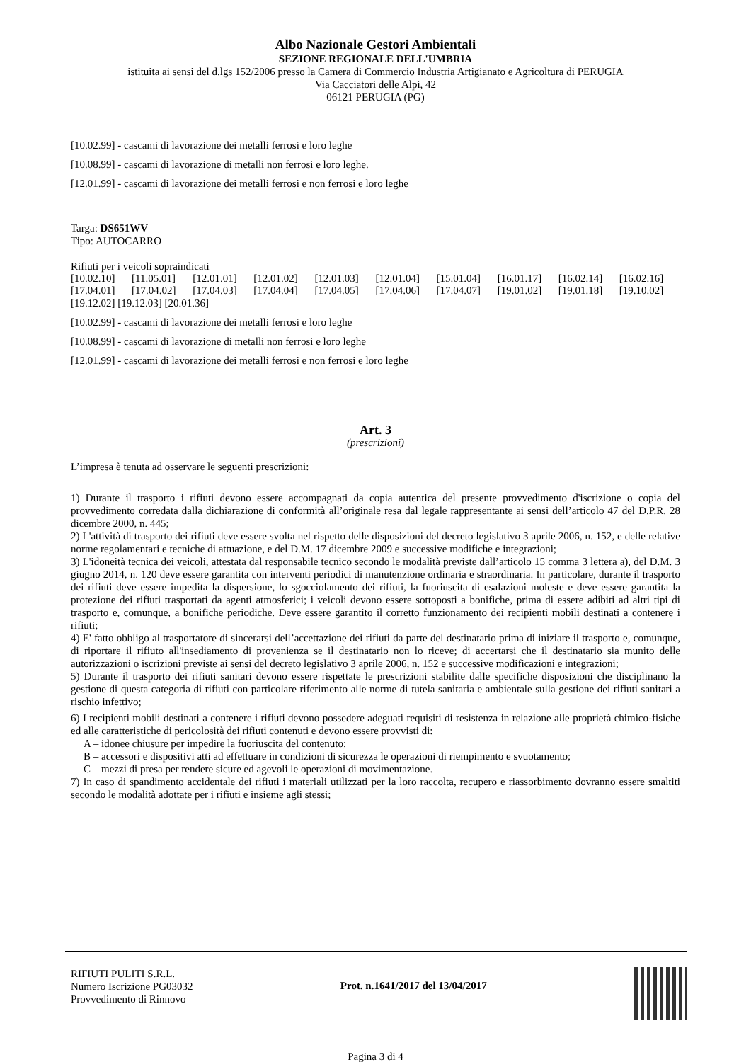Albo Nazionale Gestori Ambientali
SEZIONE REGIONALE DELL'UMBRIA
istituita ai sensi del d.lgs 152/2006 presso la Camera di Commercio Industria Artigianato e Agricoltura di PERUGIA
Via Cacciatori delle Alpi, 42
06121 PERUGIA (PG)
[10.02.99] - cascami di lavorazione dei metalli ferrosi e loro leghe
[10.08.99] - cascami di lavorazione di metalli non ferrosi e loro leghe.
[12.01.99] - cascami di lavorazione dei metalli ferrosi e non ferrosi e loro leghe
Targa: DS651WV
Tipo: AUTOCARRO
Rifiuti per i veicoli sopraindicati
| [10.02.10] | [11.05.01] | [12.01.01] | [12.01.02] | [12.01.03] | [12.01.04] | [15.01.04] | [16.01.17] | [16.02.14] | [16.02.16] |
| [17.04.01] | [17.04.02] | [17.04.03] | [17.04.04] | [17.04.05] | [17.04.06] | [17.04.07] | [19.01.02] | [19.01.18] | [19.10.02] |
[19.12.02] [19.12.03] [20.01.36]
[10.02.99] - cascami di lavorazione dei metalli ferrosi e loro leghe
[10.08.99] - cascami di lavorazione di metalli non ferrosi e loro leghe
[12.01.99] - cascami di lavorazione dei metalli ferrosi e non ferrosi e loro leghe
Art. 3
(prescrizioni)
L’impresa è tenuta ad osservare le seguenti prescrizioni:
1) Durante il trasporto i rifiuti devono essere accompagnati da copia autentica del presente provvedimento d'iscrizione o copia del provvedimento corredata dalla dichiarazione di conformità all’originale resa dal legale rappresentante ai sensi dell’articolo 47 del D.P.R. 28 dicembre 2000, n. 445;
2) L'attività di trasporto dei rifiuti deve essere svolta nel rispetto delle disposizioni del decreto legislativo 3 aprile 2006, n. 152, e delle relative norme regolamentari e tecniche di attuazione, e del D.M. 17 dicembre 2009 e successive modifiche e integrazioni;
3) L'idoneità tecnica dei veicoli, attestata dal responsabile tecnico secondo le modalità previste dall’articolo 15 comma 3 lettera a), del D.M. 3 giugno 2014, n. 120 deve essere garantita con interventi periodici di manutenzione ordinaria e straordinaria. In particolare, durante il trasporto dei rifiuti deve essere impedita la dispersione, lo sgocciolamento dei rifiuti, la fuoriuscita di esalazioni moleste e deve essere garantita la protezione dei rifiuti trasportati da agenti atmosferici; i veicoli devono essere sottoposti a bonifiche, prima di essere adibiti ad altri tipi di trasporto e, comunque, a bonifiche periodiche. Deve essere garantito il corretto funzionamento dei recipienti mobili destinati a contenere i rifiuti;
4) E' fatto obbligo al trasportatore di sincerarsi dell’accettazione dei rifiuti da parte del destinatario prima di iniziare il trasporto e, comunque, di riportare il rifiuto all'insediamento di provenienza se il destinatario non lo riceve; di accertarsi che il destinatario sia munito delle autorizzazioni o iscrizioni previste ai sensi del decreto legislativo 3 aprile 2006, n. 152 e successive modificazioni e integrazioni;
5) Durante il trasporto dei rifiuti sanitari devono essere rispettate le prescrizioni stabilite dalle specifiche disposizioni che disciplinano la gestione di questa categoria di rifiuti con particolare riferimento alle norme di tutela sanitaria e ambientale sulla gestione dei rifiuti sanitari a rischio infettivo;
6) I recipienti mobili destinati a contenere i rifiuti devono possedere adeguati requisiti di resistenza in relazione alle proprietà chimico-fisiche ed alle caratteristiche di pericolosità dei rifiuti contenuti e devono essere provvisti di:
A – idonee chiusure per impedire la fuoriuscita del contenuto;
B – accessori e dispositivi atti ad effettuare in condizioni di sicurezza le operazioni di riempimento e svuotamento;
C – mezzi di presa per rendere sicure ed agevoli le operazioni di movimentazione.
7) In caso di spandimento accidentale dei rifiuti i materiali utilizzati per la loro raccolta, recupero e riassorbimento dovranno essere smaltiti secondo le modalità adottate per i rifiuti e insieme agli stessi;
RIFIUTI PULITI S.R.L.
Numero Iscrizione PG03032
Provvedimento di Rinnovo
Prot. n.1641/2017 del 13/04/2017
Pagina 3 di 4